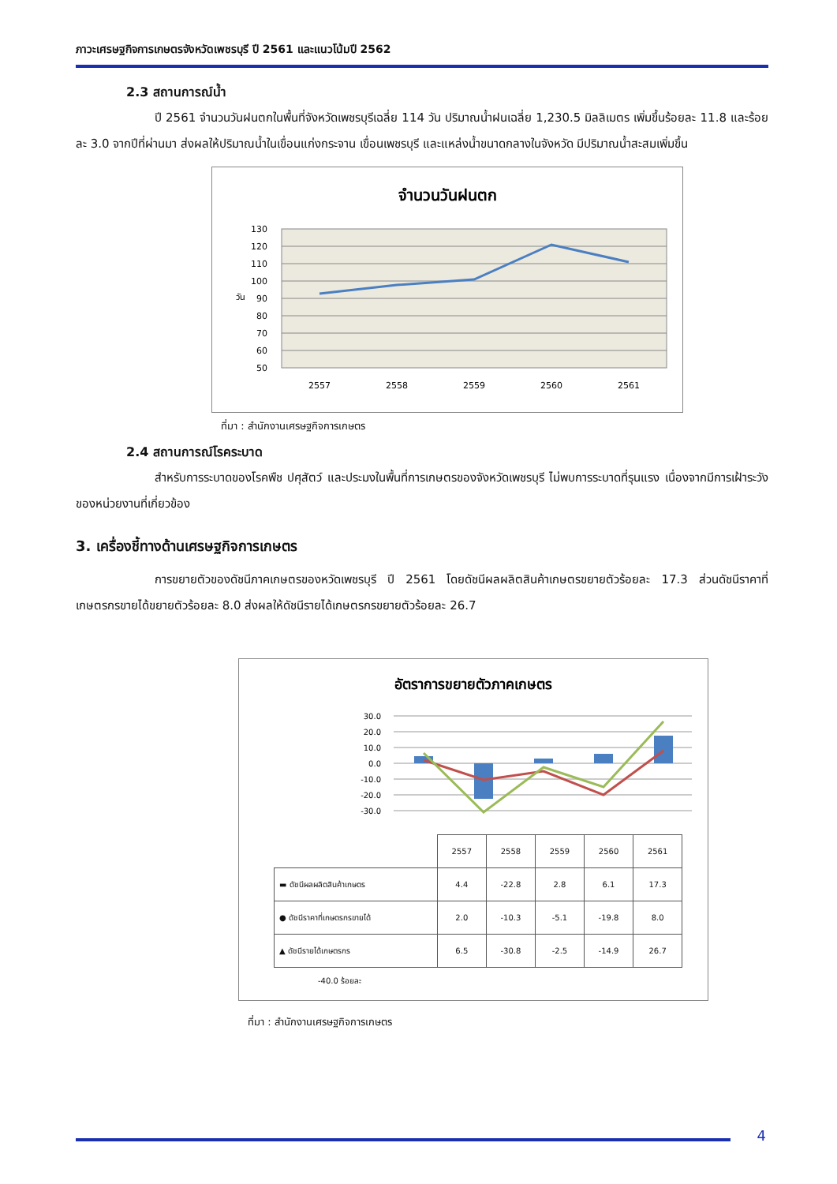ภาวะเศรษฐกิจการเกษตรจังหวัดเพชรบุรี ปี 2561 และแนวโน้มปี 2562
2.3 สถานการณ์น้ำ
ปี 2561 จำนวนวันฝนตกในพื้นที่จังหวัดเพชรบุรีเฉลี่ย 114 วัน ปริมาณน้ำฝนเฉลี่ย 1,230.5 มิลลิเมตร เพิ่มขึ้นร้อยละ 11.8 และร้อยละ 3.0 จากปีที่ผ่านมา ส่งผลให้ปริมาณน้ำในเขื่อนแก่งกระจาน เขื่อนเพชรบุรี และแหล่งน้ำขนาดกลางในจังหวัด มีปริมาณน้ำสะสมเพิ่มขึ้น
จำนวนวันฝนตก
130
120
110
100
90
80
70
60
50
วัน
2557
2558
2559
2560
2561
ที่มา : สำนักงานเศรษฐกิจการเกษตร
2.4 สถานการณ์โรคระบาด
สำหรับการระบาดของโรคพืช ปศุสัตว์ และประมงในพื้นที่การเกษตรของจังหวัดเพชรบุรี ไม่พบการระบาดที่รุนแรง เนื่องจากมีการเฝ้าระวังของหน่วยงานที่เกี่ยวข้อง
3. เครื่องชี้ทางด้านเศรษฐกิจการเกษตร
การขยายตัวของดัชนีภาคเกษตรของหวัดเพชรบุรี ปี 2561 โดยดัชนีผลผลิตสินค้าเกษตรขยายตัวร้อยละ 17.3 ส่วนดัชนีราคาที่เกษตรกรขายได้ขยายตัวร้อยละ 8.0 ส่งผลให้ดัชนีรายได้เกษตรกรขยายตัวร้อยละ 26.7
อัตราการขยายตัวภาคเกษตร
30.0
20.0
10.0
0.0
-10.0
-20.0
-30.0
| | 2557 | 2558 | 2559 | 2560 | 2561 |
| ▬ ดัชนีผลผลิตสินค้าเกษตร | 4.4 | -22.8 | 2.8 | 6.1 | 17.3 |
| ● ดัชนีราคาที่เกษตรกรขายได้ | 2.0 | -10.3 | -5.1 | -19.8 | 8.0 |
| ▲ ดัชนีรายได้เกษตรกร | 6.5 | -30.8 | -2.5 | -14.9 | 26.7 |
-40.0 ร้อยละ
ที่มา : สำนักงานเศรษฐกิจการเกษตร
4